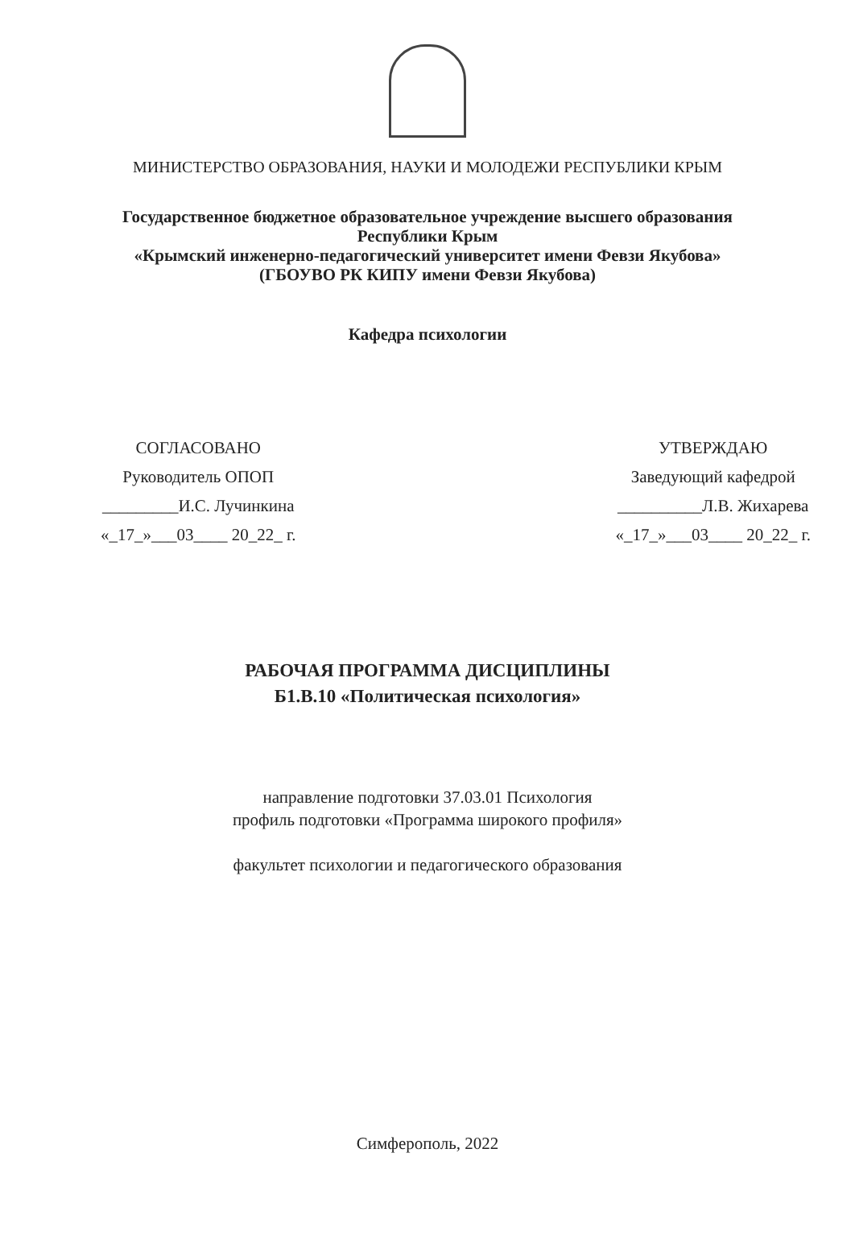МИНИСТЕРСТВО ОБРАЗОВАНИЯ, НАУКИ И МОЛОДЕЖИ РЕСПУБЛИКИ КРЫМ
Государственное бюджетное образовательное учреждение высшего образования
Республики Крым
«Крымский инженерно-педагогический университет имени Февзи Якубова»
(ГБОУВО РК КИПУ имени Февзи Якубова)
Кафедра психологии
СОГЛАСОВАНО
Руководитель ОПОП
_________И.С. Лучинкина
«_17_»___03____ 20_22_ г.
УТВЕРЖДАЮ
Заведующий кафедрой
__________Л.В. Жихарева
«_17_»___03____ 20_22_ г.
РАБОЧАЯ ПРОГРАММА ДИСЦИПЛИНЫ
Б1.В.10 «Политическая психология»
направление подготовки 37.03.01 Психология
профиль подготовки «Программа широкого профиля»
факультет психологии и педагогического образования
Симферополь, 2022